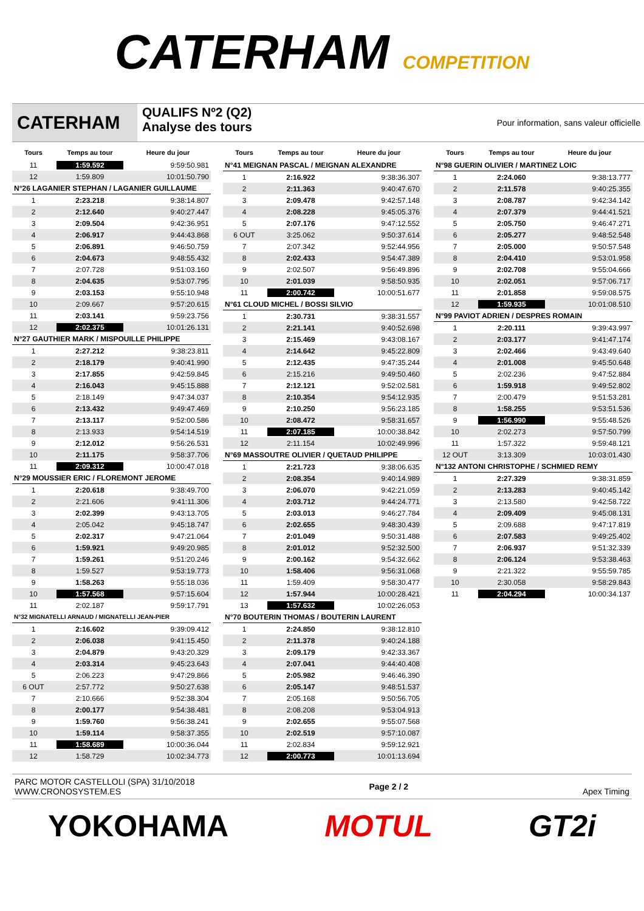CATERHAM COMPETITION
CATERHAM
QUALIFS Nº2 (Q2)
Analyse des tours
Pour information, sans valeur officielle
| Tours | Temps au tour | Heure du jour |
| --- | --- | --- |
| 11 | 1:59.592 | 9:59:50.981 |
| 12 | 1:59.809 | 10:01:50.790 |
| N°26 LAGANIER STEPHAN / LAGANIER GUILLAUME | | |
| 1 | 2:23.218 | 9:38:14.807 |
| 2 | 2:12.640 | 9:40:27.447 |
| 3 | 2:09.504 | 9:42:36.951 |
| 4 | 2:06.917 | 9:44:43.868 |
| 5 | 2:06.891 | 9:46:50.759 |
| 6 | 2:04.673 | 9:48:55.432 |
| 7 | 2:07.728 | 9:51:03.160 |
| 8 | 2:04.635 | 9:53:07.795 |
| 9 | 2:03.153 | 9:55:10.948 |
| 10 | 2:09.667 | 9:57:20.615 |
| 11 | 2:03.141 | 9:59:23.756 |
| 12 | 2:02.375 | 10:01:26.131 |
| N°27 GAUTHIER MARK / MISPOUILLE PHILIPPE | | |
| 1 | 2:27.212 | 9:38:23.811 |
| 2 | 2:18.179 | 9:40:41.990 |
| 3 | 2:17.855 | 9:42:59.845 |
| 4 | 2:16.043 | 9:45:15.888 |
| 5 | 2:18.149 | 9:47:34.037 |
| 6 | 2:13.432 | 9:49:47.469 |
| 7 | 2:13.117 | 9:52:00.586 |
| 8 | 2:13.933 | 9:54:14.519 |
| 9 | 2:12.012 | 9:56:26.531 |
| 10 | 2:11.175 | 9:58:37.706 |
| 11 | 2:09.312 | 10:00:47.018 |
| N°29 MOUSSIER ERIC / FLOREMONT JEROME | | |
| 1 | 2:20.618 | 9:38:49.700 |
| 2 | 2:21.606 | 9:41:11.306 |
| 3 | 2:02.399 | 9:43:13.705 |
| 4 | 2:05.042 | 9:45:18.747 |
| 5 | 2:02.317 | 9:47:21.064 |
| 6 | 1:59.921 | 9:49:20.985 |
| 7 | 1:59.261 | 9:51:20.246 |
| 8 | 1:59.527 | 9:53:19.773 |
| 9 | 1:58.263 | 9:55:18.036 |
| 10 | 1:57.568 | 9:57:15.604 |
| 11 | 2:02.187 | 9:59:17.791 |
| N°32 MIGNATELLI ARNAUD / MIGNATELLI JEAN-PIER | | |
| 1 | 2:16.602 | 9:39:09.412 |
| 2 | 2:06.038 | 9:41:15.450 |
| 3 | 2:04.879 | 9:43:20.329 |
| 4 | 2:03.314 | 9:45:23.643 |
| 5 | 2:06.223 | 9:47:29.866 |
| 6 OUT | 2:57.772 | 9:50:27.638 |
| 7 | 2:10.666 | 9:52:38.304 |
| 8 | 2:00.177 | 9:54:38.481 |
| 9 | 1:59.760 | 9:56:38.241 |
| 10 | 1:59.114 | 9:58:37.355 |
| 11 | 1:58.689 | 10:00:36.044 |
| 12 | 1:58.729 | 10:02:34.773 |
| Tours | Temps au tour | Heure du jour |
| --- | --- | --- |
| N°41 MEIGNAN PASCAL / MEIGNAN ALEXANDRE | | |
| 1 | 2:16.922 | 9:38:36.307 |
| 2 | 2:11.363 | 9:40:47.670 |
| 3 | 2:09.478 | 9:42:57.148 |
| 4 | 2:08.228 | 9:45:05.376 |
| 5 | 2:07.176 | 9:47:12.552 |
| 6 OUT | 3:25.062 | 9:50:37.614 |
| 7 | 2:07.342 | 9:52:44.956 |
| 8 | 2:02.433 | 9:54:47.389 |
| 9 | 2:02.507 | 9:56:49.896 |
| 10 | 2:01.039 | 9:58:50.935 |
| 11 | 2:00.742 | 10:00:51.677 |
| N°61 CLOUD MICHEL / BOSSI SILVIO | | |
| 1 | 2:30.731 | 9:38:31.557 |
| 2 | 2:21.141 | 9:40:52.698 |
| 3 | 2:15.469 | 9:43:08.167 |
| 4 | 2:14.642 | 9:45:22.809 |
| 5 | 2:12.435 | 9:47:35.244 |
| 6 | 2:15.216 | 9:49:50.460 |
| 7 | 2:12.121 | 9:52:02.581 |
| 8 | 2:10.354 | 9:54:12.935 |
| 9 | 2:10.250 | 9:56:23.185 |
| 10 | 2:08.472 | 9:58:31.657 |
| 11 | 2:07.185 | 10:00:38.842 |
| 12 | 2:11.154 | 10:02:49.996 |
| N°69 MASSOUTRE OLIVIER / QUETAUD PHILIPPE | | |
| 1 | 2:21.723 | 9:38:06.635 |
| 2 | 2:08.354 | 9:40:14.989 |
| 3 | 2:06.070 | 9:42:21.059 |
| 4 | 2:03.712 | 9:44:24.771 |
| 5 | 2:03.013 | 9:46:27.784 |
| 6 | 2:02.655 | 9:48:30.439 |
| 7 | 2:01.049 | 9:50:31.488 |
| 8 | 2:01.012 | 9:52:32.500 |
| 9 | 2:00.162 | 9:54:32.662 |
| 10 | 1:58.406 | 9:56:31.068 |
| 11 | 1:59.409 | 9:58:30.477 |
| 12 | 1:57.944 | 10:00:28.421 |
| 13 | 1:57.632 | 10:02:26.053 |
| N°70 BOUTERIN THOMAS / BOUTERIN LAURENT | | |
| 1 | 2:24.850 | 9:38:12.810 |
| 2 | 2:11.378 | 9:40:24.188 |
| 3 | 2:09.179 | 9:42:33.367 |
| 4 | 2:07.041 | 9:44:40.408 |
| 5 | 2:05.982 | 9:46:46.390 |
| 6 | 2:05.147 | 9:48:51.537 |
| 7 | 2:05.168 | 9:50:56.705 |
| 8 | 2:08.208 | 9:53:04.913 |
| 9 | 2:02.655 | 9:55:07.568 |
| 10 | 2:02.519 | 9:57:10.087 |
| 11 | 2:02.834 | 9:59:12.921 |
| 12 | 2:00.773 | 10:01:13.694 |
| Tours | Temps au tour | Heure du jour |
| --- | --- | --- |
| N°98 GUERIN OLIVIER / MARTINEZ LOIC | | |
| 1 | 2:24.060 | 9:38:13.777 |
| 2 | 2:11.578 | 9:40:25.355 |
| 3 | 2:08.787 | 9:42:34.142 |
| 4 | 2:07.379 | 9:44:41.521 |
| 5 | 2:05.750 | 9:46:47.271 |
| 6 | 2:05.277 | 9:48:52.548 |
| 7 | 2:05.000 | 9:50:57.548 |
| 8 | 2:04.410 | 9:53:01.958 |
| 9 | 2:02.708 | 9:55:04.666 |
| 10 | 2:02.051 | 9:57:06.717 |
| 11 | 2:01.858 | 9:59:08.575 |
| 12 | 1:59.935 | 10:01:08.510 |
| N°99 PAVIOT ADRIEN / DESPRES ROMAIN | | |
| 1 | 2:20.111 | 9:39:43.997 |
| 2 | 2:03.177 | 9:41:47.174 |
| 3 | 2:02.466 | 9:43:49.640 |
| 4 | 2:01.008 | 9:45:50.648 |
| 5 | 2:02.236 | 9:47:52.884 |
| 6 | 1:59.918 | 9:49:52.802 |
| 7 | 2:00.479 | 9:51:53.281 |
| 8 | 1:58.255 | 9:53:51.536 |
| 9 | 1:56.990 | 9:55:48.526 |
| 10 | 2:02.273 | 9:57:50.799 |
| 11 | 1:57.322 | 9:59:48.121 |
| 12 OUT | 3:13.309 | 10:03:01.430 |
| N°132 ANTONI CHRISTOPHE / SCHMIED REMY | | |
| 1 | 2:27.329 | 9:38:31.859 |
| 2 | 2:13.283 | 9:40:45.142 |
| 3 | 2:13.580 | 9:42:58.722 |
| 4 | 2:09.409 | 9:45:08.131 |
| 5 | 2:09.688 | 9:47:17.819 |
| 6 | 2:07.583 | 9:49:25.402 |
| 7 | 2:06.937 | 9:51:32.339 |
| 8 | 2:06.124 | 9:53:38.463 |
| 9 | 2:21.322 | 9:55:59.785 |
| 10 | 2:30.058 | 9:58:29.843 |
| 11 | 2:04.294 | 10:00:34.137 |
PARC MOTOR CASTELLOLI (SPA) 31/10/2018
WWW.CRONOSYSTEM.ES
Page 2 / 2 Apex Timing
YOKOHAMA MOTUL GT2i